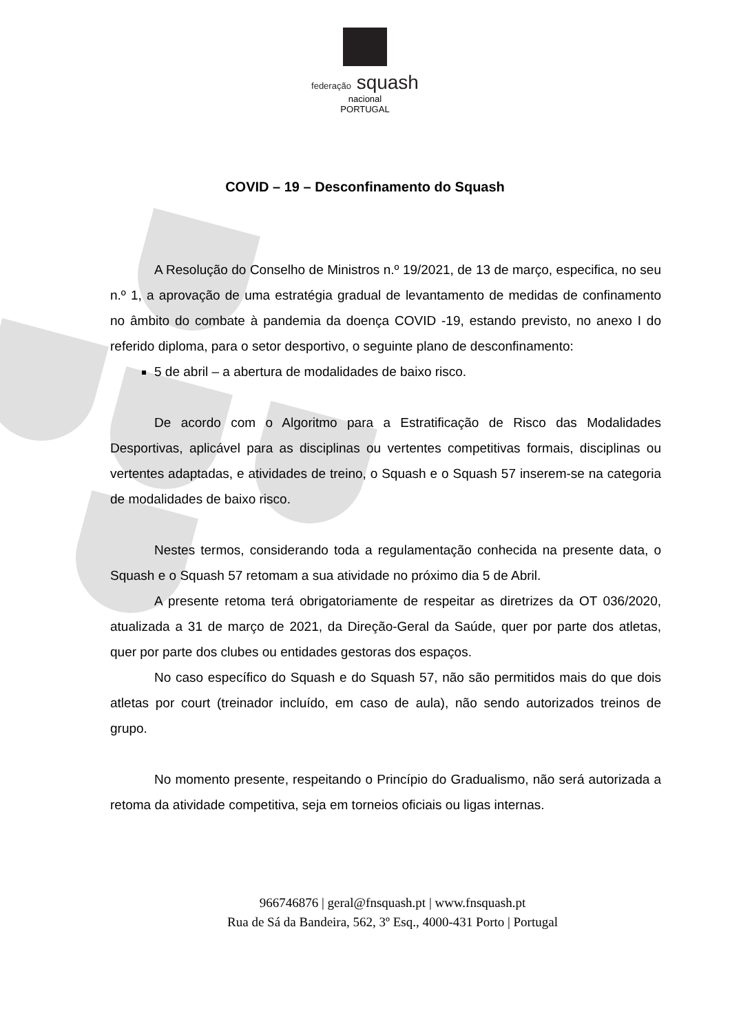federação squash
nacional
PORTUGAL
COVID – 19 – Desconfinamento do Squash
A Resolução do Conselho de Ministros n.º 19/2021, de 13 de março, especifica, no seu n.º 1, a aprovação de uma estratégia gradual de levantamento de medidas de confinamento no âmbito do combate à pandemia da doença COVID -19, estando previsto, no anexo I do referido diploma, para o setor desportivo, o seguinte plano de desconfinamento:
5 de abril – a abertura de modalidades de baixo risco.
De acordo com o Algoritmo para a Estratificação de Risco das Modalidades Desportivas, aplicável para as disciplinas ou vertentes competitivas formais, disciplinas ou vertentes adaptadas, e atividades de treino, o Squash e o Squash 57 inserem-se na categoria de modalidades de baixo risco.
Nestes termos, considerando toda a regulamentação conhecida na presente data, o Squash e o Squash 57 retomam a sua atividade no próximo dia 5 de Abril.
A presente retoma terá obrigatoriamente de respeitar as diretrizes da OT 036/2020, atualizada a 31 de março de 2021, da Direção-Geral da Saúde, quer por parte dos atletas, quer por parte dos clubes ou entidades gestoras dos espaços.
No caso específico do Squash e do Squash 57, não são permitidos mais do que dois atletas por court (treinador incluído, em caso de aula), não sendo autorizados treinos de grupo.
No momento presente, respeitando o Princípio do Gradualismo, não será autorizada a retoma da atividade competitiva, seja em torneios oficiais ou ligas internas.
966746876 | geral@fnsquash.pt | www.fnsquash.pt
Rua de Sá da Bandeira, 562, 3º Esq., 4000-431 Porto | Portugal